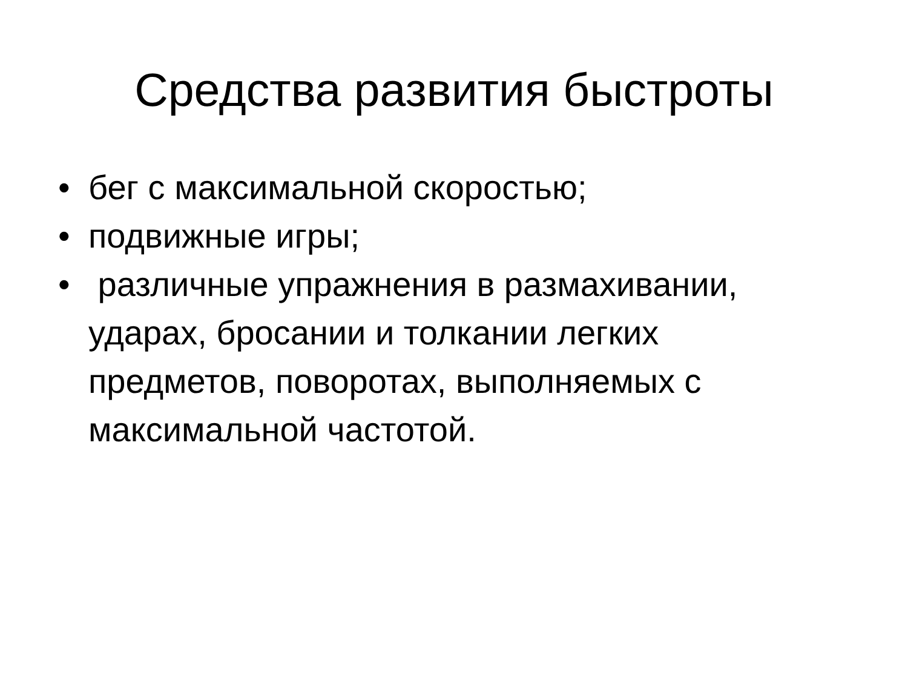Средства развития быстроты
• бег с максимальной скоростью;
• подвижные игры;
• различные упражнения в размахивании, ударах, бросании и толкании легких предметов, поворотах, выполняемых с максимальной частотой.